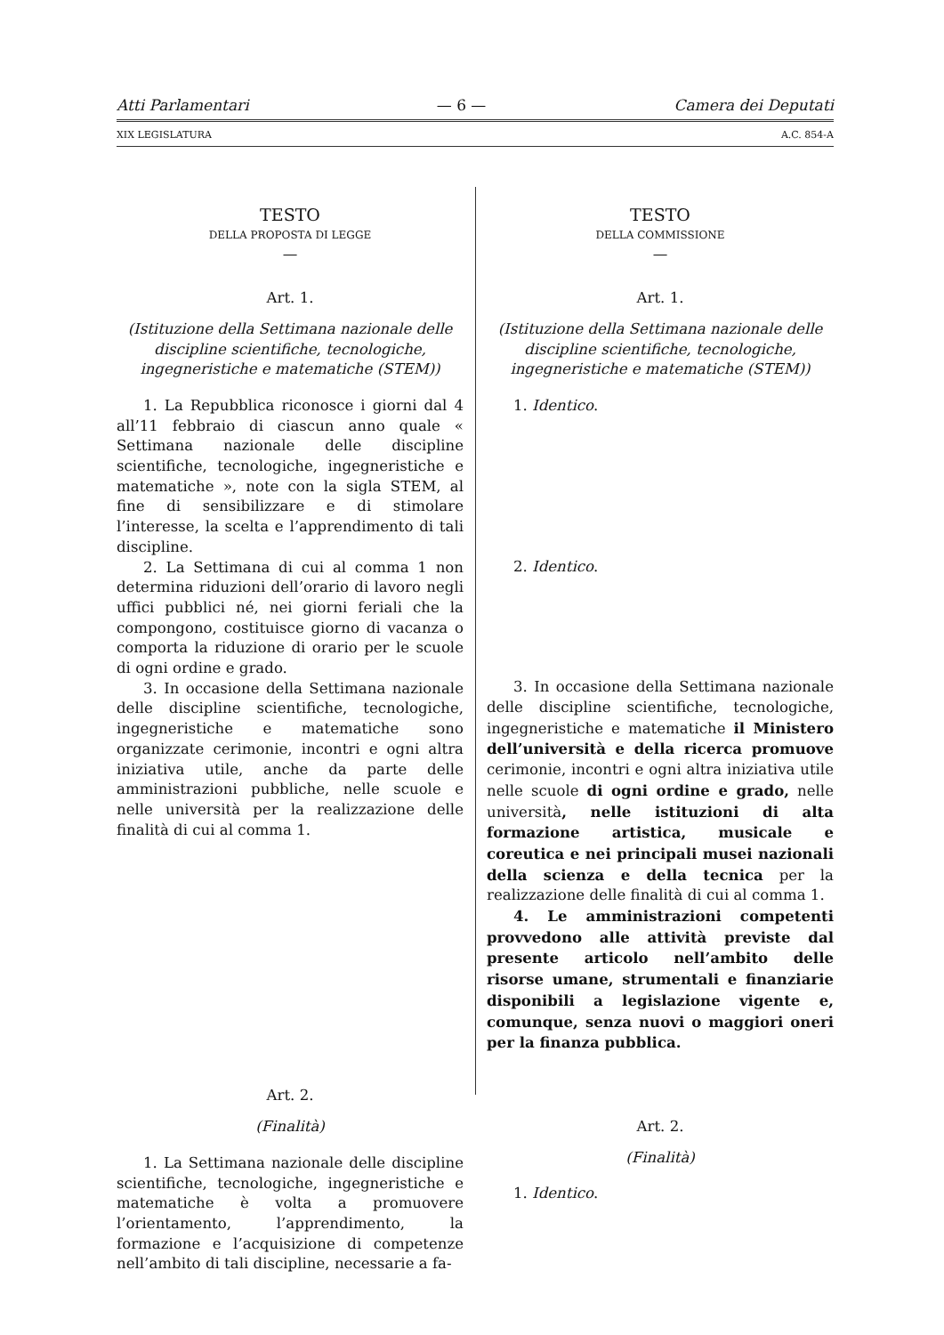Atti Parlamentari — 6 — Camera dei Deputati
XIX LEGISLATURA A.C. 854-A
TESTO
DELLA PROPOSTA DI LEGGE
—
Art. 1.
(Istituzione della Settimana nazionale delle discipline scientifiche, tecnologiche, ingegneristiche e matematiche (STEM))
1. La Repubblica riconosce i giorni dal 4 all’11 febbraio di ciascun anno quale « Settimana nazionale delle discipline scientifiche, tecnologiche, ingegneristiche e matematiche », note con la sigla STEM, al fine di sensibilizzare e di stimolare l’interesse, la scelta e l’apprendimento di tali discipline.
2. La Settimana di cui al comma 1 non determina riduzioni dell’orario di lavoro negli uffici pubblici né, nei giorni feriali che la compongono, costituisce giorno di vacanza o comporta la riduzione di orario per le scuole di ogni ordine e grado.
3. In occasione della Settimana nazionale delle discipline scientifiche, tecnologiche, ingegneristiche e matematiche sono organizzate cerimonie, incontri e ogni altra iniziativa utile, anche da parte delle amministrazioni pubbliche, nelle scuole e nelle università per la realizzazione delle finalità di cui al comma 1.
Art. 2.
(Finalità)
1. La Settimana nazionale delle discipline scientifiche, tecnologiche, ingegneristiche e matematiche è volta a promuovere l’orientamento, l’apprendimento, la formazione e l’acquisizione di competenze nell’ambito di tali discipline, necessarie a fa-
TESTO
DELLA COMMISSIONE
—
Art. 1.
(Istituzione della Settimana nazionale delle discipline scientifiche, tecnologiche, ingegneristiche e matematiche (STEM))
1. Identico.
2. Identico.
3. In occasione della Settimana nazionale delle discipline scientifiche, tecnologiche, ingegneristiche e matematiche il Ministero dell’università e della ricerca promuove cerimonie, incontri e ogni altra iniziativa utile nelle scuole di ogni ordine e grado, nelle università, nelle istituzioni di alta formazione artistica, musicale e coreutica e nei principali musei nazionali della scienza e della tecnica per la realizzazione delle finalità di cui al comma 1.
4. Le amministrazioni competenti provvedono alle attività previste dal presente articolo nell’ambito delle risorse umane, strumentali e finanziarie disponibili a legislazione vigente e, comunque, senza nuovi o maggiori oneri per la finanza pubblica.
Art. 2.
(Finalità)
1. Identico.